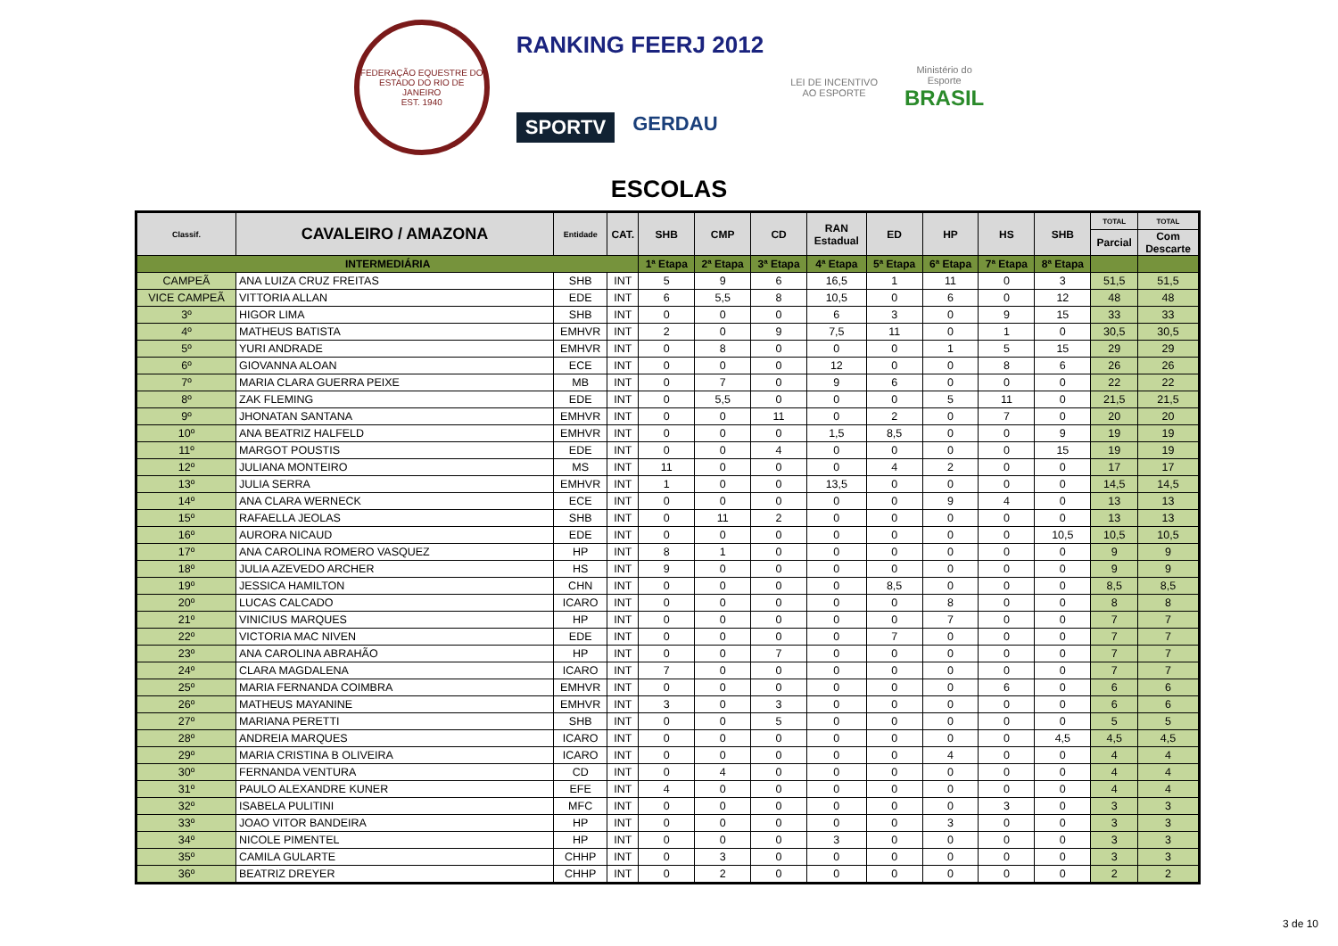FEDERAÇÃO EQUESTRE DO ESTADO DO RIO DE JANEIRO
EST. 1940
RANKING FEERJ 2012
SPORTV GERDAU
LEI DE INCENTIVO
AO ESPORTE
Ministério do
Esporte
BRASIL
ESCOLAS
| Classif. | CAVALEIRO / AMAZONA | Entidade | CAT. | SHB | CMP | CD | RAN Estadual | ED | HP | HS | SHB | TOTAL | TOTAL |
| --- | --- | --- | --- | --- | --- | --- | --- | --- | --- | --- | --- | --- | --- |
| | | | | | | | | | | | | Parcial | Com Descarte |
| INTERMEDIÁRIA | | | | 1ª Etapa | 2ª Etapa | 3ª Etapa | 4ª Etapa | 5ª Etapa | 6ª Etapa | 7ª Etapa | 8ª Etapa | | |
| CAMPEÃ | ANA LUIZA CRUZ FREITAS | SHB | INT | 5 | 9 | 6 | 16,5 | 1 | 11 | 0 | 3 | 51,5 | 51,5 |
| VICE CAMPEÃ | VITTORIA ALLAN | EDE | INT | 6 | 5,5 | 8 | 10,5 | 0 | 6 | 0 | 12 | 48 | 48 |
| 3º | HIGOR LIMA | SHB | INT | 0 | 0 | 0 | 6 | 3 | 0 | 9 | 15 | 33 | 33 |
| 4º | MATHEUS BATISTA | EMHVR | INT | 2 | 0 | 9 | 7,5 | 11 | 0 | 1 | 0 | 30,5 | 30,5 |
| 5º | YURI ANDRADE | EMHVR | INT | 0 | 8 | 0 | 0 | 0 | 1 | 5 | 15 | 29 | 29 |
| 6º | GIOVANNA ALOAN | ECE | INT | 0 | 0 | 0 | 12 | 0 | 0 | 8 | 6 | 26 | 26 |
| 7º | MARIA CLARA GUERRA PEIXE | MB | INT | 0 | 7 | 0 | 9 | 6 | 0 | 0 | 0 | 22 | 22 |
| 8º | ZAK FLEMING | EDE | INT | 0 | 5,5 | 0 | 0 | 0 | 5 | 11 | 0 | 21,5 | 21,5 |
| 9º | JHONATAN SANTANA | EMHVR | INT | 0 | 0 | 11 | 0 | 2 | 0 | 7 | 0 | 20 | 20 |
| 10º | ANA BEATRIZ HALFELD | EMHVR | INT | 0 | 0 | 0 | 1,5 | 8,5 | 0 | 0 | 9 | 19 | 19 |
| 11º | MARGOT POUSTIS | EDE | INT | 0 | 0 | 4 | 0 | 0 | 0 | 0 | 15 | 19 | 19 |
| 12º | JULIANA MONTEIRO | MS | INT | 11 | 0 | 0 | 0 | 4 | 2 | 0 | 0 | 17 | 17 |
| 13º | JULIA SERRA | EMHVR | INT | 1 | 0 | 0 | 13,5 | 0 | 0 | 0 | 0 | 14,5 | 14,5 |
| 14º | ANA CLARA WERNECK | ECE | INT | 0 | 0 | 0 | 0 | 0 | 9 | 4 | 0 | 13 | 13 |
| 15º | RAFAELLA JEOLAS | SHB | INT | 0 | 11 | 2 | 0 | 0 | 0 | 0 | 0 | 13 | 13 |
| 16º | AURORA NICAUD | EDE | INT | 0 | 0 | 0 | 0 | 0 | 0 | 0 | 10,5 | 10,5 | 10,5 |
| 17º | ANA CAROLINA ROMERO VASQUEZ | HP | INT | 8 | 1 | 0 | 0 | 0 | 0 | 0 | 0 | 9 | 9 |
| 18º | JULIA AZEVEDO ARCHER | HS | INT | 9 | 0 | 0 | 0 | 0 | 0 | 0 | 0 | 9 | 9 |
| 19º | JESSICA HAMILTON | CHN | INT | 0 | 0 | 0 | 0 | 8,5 | 0 | 0 | 0 | 8,5 | 8,5 |
| 20º | LUCAS CALCADO | ICARO | INT | 0 | 0 | 0 | 0 | 0 | 8 | 0 | 0 | 8 | 8 |
| 21º | VINICIUS MARQUES | HP | INT | 0 | 0 | 0 | 0 | 0 | 7 | 0 | 0 | 7 | 7 |
| 22º | VICTORIA MAC NIVEN | EDE | INT | 0 | 0 | 0 | 0 | 7 | 0 | 0 | 0 | 7 | 7 |
| 23º | ANA CAROLINA ABRAHÃO | HP | INT | 0 | 0 | 7 | 0 | 0 | 0 | 0 | 0 | 7 | 7 |
| 24º | CLARA MAGDALENA | ICARO | INT | 7 | 0 | 0 | 0 | 0 | 0 | 0 | 0 | 7 | 7 |
| 25º | MARIA FERNANDA COIMBRA | EMHVR | INT | 0 | 0 | 0 | 0 | 0 | 0 | 6 | 0 | 6 | 6 |
| 26º | MATHEUS MAYANINE | EMHVR | INT | 3 | 0 | 3 | 0 | 0 | 0 | 0 | 0 | 6 | 6 |
| 27º | MARIANA PERETTI | SHB | INT | 0 | 0 | 5 | 0 | 0 | 0 | 0 | 0 | 5 | 5 |
| 28º | ANDREIA MARQUES | ICARO | INT | 0 | 0 | 0 | 0 | 0 | 0 | 0 | 4,5 | 4,5 | 4,5 |
| 29º | MARIA CRISTINA B OLIVEIRA | ICARO | INT | 0 | 0 | 0 | 0 | 0 | 4 | 0 | 0 | 4 | 4 |
| 30º | FERNANDA VENTURA | CD | INT | 0 | 4 | 0 | 0 | 0 | 0 | 0 | 0 | 4 | 4 |
| 31º | PAULO ALEXANDRE KUNER | EFE | INT | 4 | 0 | 0 | 0 | 0 | 0 | 0 | 0 | 4 | 4 |
| 32º | ISABELA PULITINI | MFC | INT | 0 | 0 | 0 | 0 | 0 | 0 | 3 | 0 | 3 | 3 |
| 33º | JOAO VITOR BANDEIRA | HP | INT | 0 | 0 | 0 | 0 | 0 | 3 | 0 | 0 | 3 | 3 |
| 34º | NICOLE PIMENTEL | HP | INT | 0 | 0 | 0 | 3 | 0 | 0 | 0 | 0 | 3 | 3 |
| 35º | CAMILA GULARTE | CHHP | INT | 0 | 3 | 0 | 0 | 0 | 0 | 0 | 0 | 3 | 3 |
| 36º | BEATRIZ DREYER | CHHP | INT | 0 | 2 | 0 | 0 | 0 | 0 | 0 | 0 | 2 | 2 |
3 de 10